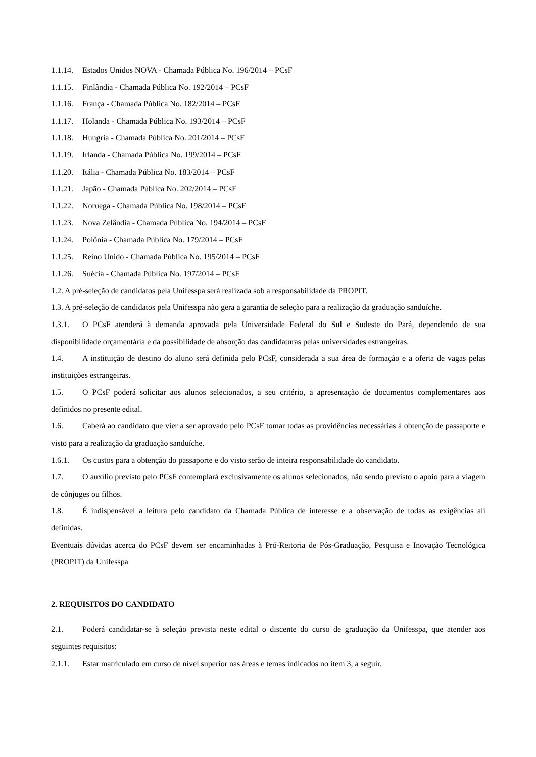1.1.14. Estados Unidos NOVA - Chamada Pública No. 196/2014 – PCsF
1.1.15. Finlândia - Chamada Pública No. 192/2014 – PCsF
1.1.16. França - Chamada Pública No. 182/2014 – PCsF
1.1.17. Holanda - Chamada Pública No. 193/2014 – PCsF
1.1.18. Hungria - Chamada Pública No. 201/2014 – PCsF
1.1.19. Irlanda - Chamada Pública No. 199/2014 – PCsF
1.1.20. Itália - Chamada Pública No. 183/2014 – PCsF
1.1.21. Japão - Chamada Pública No. 202/2014 – PCsF
1.1.22. Noruega - Chamada Pública No. 198/2014 – PCsF
1.1.23. Nova Zelândia - Chamada Pública No. 194/2014 – PCsF
1.1.24. Polônia - Chamada Pública No. 179/2014 – PCsF
1.1.25. Reino Unido - Chamada Pública No. 195/2014 – PCsF
1.1.26. Suécia - Chamada Pública No. 197/2014 – PCsF
1.2. A pré-seleção de candidatos pela Unifesspa será realizada sob a responsabilidade da PROPIT.
1.3. A pré-seleção de candidatos pela Unifesspa não gera a garantia de seleção para a realização da graduação sanduíche.
1.3.1. O PCsF atenderá à demanda aprovada pela Universidade Federal do Sul e Sudeste do Pará, dependendo de sua disponibilidade orçamentária e da possibilidade de absorção das candidaturas pelas universidades estrangeiras.
1.4. A instituição de destino do aluno será definida pelo PCsF, considerada a sua área de formação e a oferta de vagas pelas instituições estrangeiras.
1.5. O PCsF poderá solicitar aos alunos selecionados, a seu critério, a apresentação de documentos complementares aos definidos no presente edital.
1.6. Caberá ao candidato que vier a ser aprovado pelo PCsF tomar todas as providências necessárias à obtenção de passaporte e visto para a realização da graduação sanduíche.
1.6.1. Os custos para a obtenção do passaporte e do visto serão de inteira responsabilidade do candidato.
1.7. O auxílio previsto pelo PCsF contemplará exclusivamente os alunos selecionados, não sendo previsto o apoio para a viagem de cônjuges ou filhos.
1.8. É indispensável a leitura pelo candidato da Chamada Pública de interesse e a observação de todas as exigências ali definidas.
Eventuais dúvidas acerca do PCsF devem ser encaminhadas à Pró-Reitoria de Pós-Graduação, Pesquisa e Inovação Tecnológica (PROPIT) da Unifesspa
2. REQUISITOS DO CANDIDATO
2.1. Poderá candidatar-se à seleção prevista neste edital o discente do curso de graduação da Unifesspa, que atender aos seguintes requisitos:
2.1.1. Estar matriculado em curso de nível superior nas áreas e temas indicados no item 3, a seguir.